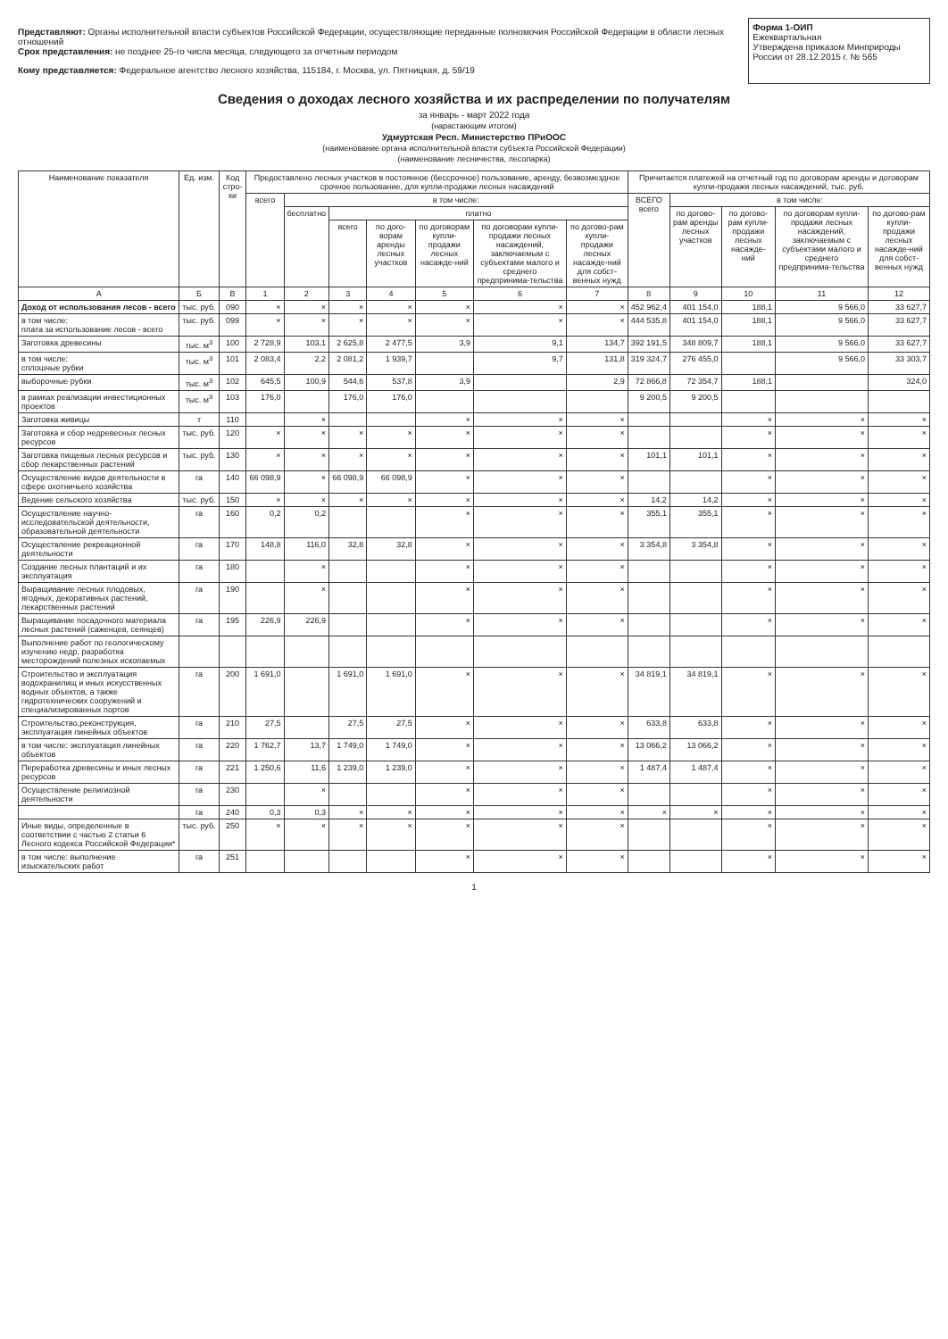Представляют: Органы исполнительной власти субъектов Российской Федерации, осуществляющие переданные полномочия Российской Федерации в области лесных отношений
Срок представления: не позднее 25-го числа месяца, следующего за отчетным периодом
Кому представляется: Федеральное агентство лесного хозяйства, 115184, г. Москва, ул. Пятницкая, д. 59/19
Форма 1-ОИП
Ежеквартальная
Утверждена приказом Минприроды России от 28.12.2015 г. № 565
Сведения о доходах лесного хозяйства и их распределении по получателям
за январь - март 2022 года
(нарастающим итогом)
Удмуртская Респ. Министерство ПРиООС
(наименование органа исполнительной власти субъекта Российской Федерации)
(наименование лесничества, лесопарка)
| Наименование показателя | Ед. изм. | Код стро-ки | Предоставлено лесных участков в постоянное (бессрочное) пользование, аренду, безвозмездное срочное пользование, для купли-продажи лесных насаждений | | | | | | | Причитается платежей на отчетный год по договорам аренды и договорам купли-продажи лесных насаждений, тыс. руб. | | | | |
| --- | --- | --- | --- | --- | --- | --- | --- | --- | --- | --- | --- | --- | --- | --- |
| | | | всего | в том числе: | | | | | | ВСЕГО всего | в том числе: | | | |
| | | | | бесплатно | платно | | | | | | по догово-рам аренды лесных участков | по догово-рам купли-продажи лесных насажде-ний | по договорам купли-продажи лесных насаждений, заключаемым с субъектами малого и среднего предпринима-тельства | по догово-рам купли-продажи лесных насажде-ний для собст-венных нужд |
| | | | | | всего | по дого-ворам аренды лесных участков | по договорам купли-продажи лесных насажде-ний | по договорам купли-продажи лесных насаждений, заключаемым с субъектами малого и среднего предпринима-тельства | по догово-рам купли-продажи лесных насажде-ний для собст-венных нужд | | | | | |
| А | Б | В | 1 | 2 | 3 | 4 | 5 | 6 | 7 | 8 | 9 | 10 | 11 | 12 |
| Доход от использования лесов - всего | тыс. руб. | 090 | × | × | × | × | × | × | × | 452 962,4 | 401 154,0 | 188,1 | 9 566,0 | 33 627,7 |
| в том числе: плата за использование лесов - всего | тыс. руб. | 099 | × | × | × | × | × | × | × | 444 535,8 | 401 154,0 | 188,1 | 9 566,0 | 33 627,7 |
| Заготовка древесины | тыс. м<sup>3</sup> | 100 | 2 728,9 | 103,1 | 2 625,8 | 2 477,5 | 3,9 | 9,1 | 134,7 | 392 191,5 | 348 809,7 | 188,1 | 9 566,0 | 33 627,7 |
| в том числе: сплошные рубки | тыс. м<sup>3</sup> | 101 | 2 083,4 | 2,2 | 2 081,2 | 1 939,7 | | 9,7 | 131,8 | 319 324,7 | 276 455,0 | | 9 566,0 | 33 303,7 |
| выборочные рубки | тыс. м<sup>3</sup> | 102 | 645,5 | 100,9 | 544,6 | 537,8 | 3,9 | | 2,9 | 72 866,8 | 72 354,7 | 188,1 | | 324,0 |
| в рамках реализации инвестиционных проектов | тыс. м<sup>3</sup> | 103 | 176,0 | | 176,0 | 176,0 | | | | 9 200,5 | 9 200,5 | | | |
| Заготовка живицы | т | 110 | | × | | | × | × | × | | | × | × | × |
| Заготовка и сбор недревесных лесных ресурсов | тыс. руб. | 120 | × | × | × | × | × | × | × | | | × | × | × |
| Заготовка пищевых лесных ресурсов и сбор лекарственных растений | тыс. руб. | 130 | × | × | × | × | × | × | × | 101,1 | 101,1 | × | × | × |
| Осуществление видов деятельности в сфере охотничьего хозяйства | га | 140 | 66 098,9 | × | 66 098,9 | 66 098,9 | × | × | × | | | × | × | × |
| Ведение сельского хозяйства | тыс. руб. | 150 | × | × | × | × | × | × | × | 14,2 | 14,2 | × | × | × |
| Осуществление научно-исследовательской деятельности, образовательной деятельности | га | 160 | 0,2 | 0,2 | | | × | × | × | 355,1 | 355,1 | × | × | × |
| Осуществление рекреационной деятельности | га | 170 | 148,8 | 116,0 | 32,8 | 32,8 | × | × | × | 3 354,8 | 3 354,8 | × | × | × |
| Создание лесных плантаций и их эксплуатация | га | 180 | | × | | | × | × | × | | | × | × | × |
| Выращивание лесных плодовых, ягодных, декоративных растений, лекарственных растений | га | 190 | | × | | | × | × | × | | | × | × | × |
| Выращивание посадочного материала лесных растений (саженцев, сеянцев) | га | 195 | 226,9 | 226,9 | | | × | × | × | | | × | × | × |
| Выполнение работ по геологическому изучению недр, разработка месторождений полезных ископаемых | | | | | | | | | | | | | | |
| Строительство и эксплуатация водохранилищ и иных искусственных водных объектов, а также гидротехнических сооружений и специализированных портов | га | 200 | 1 691,0 | | 1 691,0 | 1 691,0 | × | × | × | 34 819,1 | 34 819,1 | × | × | × |
| Строительство,реконструкция, эксплуатация линейных объектов | га | 210 | 27,5 | | 27,5 | 27,5 | × | × | × | 633,8 | 633,8 | × | × | × |
| в том числе: эксплуатация линейных объектов | га | 220 | 1 762,7 | 13,7 | 1 749,0 | 1 749,0 | × | × | × | 13 066,2 | 13 066,2 | × | × | × |
| Переработка древесины и иных лесных ресурсов | га | 221 | 1 250,6 | 11,6 | 1 239,0 | 1 239,0 | × | × | × | 1 487,4 | 1 487,4 | × | × | × |
| Осуществление религиозной деятельности | га | 230 | | × | | | × | × | × | | | × | × | × |
| | га | 240 | 0,3 | 0,3 | × | × | × | × | × | × | × | × | × | × |
| Иные виды, определенные в соответствии с частью 2 статьи 6 Лесного кодекса Российской Федерации* | тыс. руб. | 250 | × | × | × | × | × | × | × | | | × | × | × |
| в том числе: выполнение изыскательских работ | га | 251 | | | | | × | × | × | | | × | × | × |
1